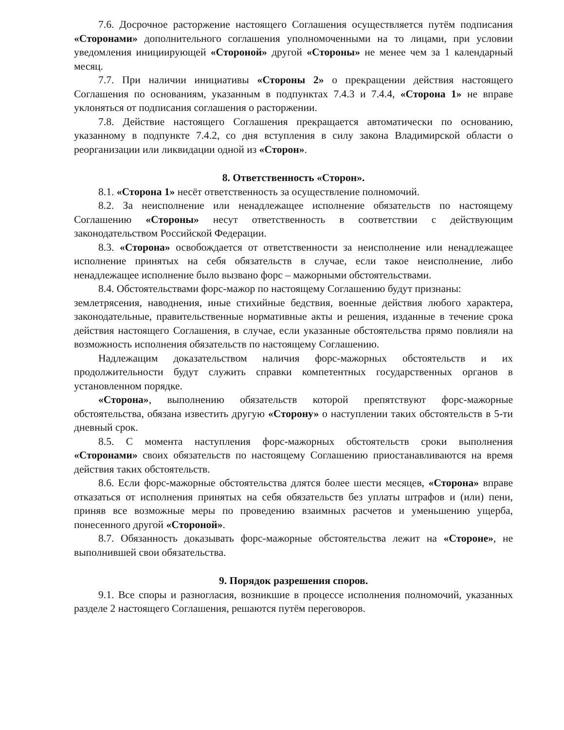7.6. Досрочное расторжение настоящего Соглашения осуществляется путём подписания «Сторонами» дополнительного соглашения уполномоченными на то лицами, при условии уведомления инициирующей «Стороной» другой «Стороны» не менее чем за 1 календарный месяц.
7.7. При наличии инициативы «Стороны 2» о прекращении действия настоящего Соглашения по основаниям, указанным в подпунктах 7.4.3 и 7.4.4, «Сторона 1» не вправе уклоняться от подписания соглашения о расторжении.
7.8. Действие настоящего Соглашения прекращается автоматически по основанию, указанному в подпункте 7.4.2, со дня вступления в силу закона Владимирской области о реорганизации или ликвидации одной из «Сторон».
8. Ответственность «Сторон».
8.1. «Сторона 1» несёт ответственность за осуществление полномочий.
8.2. За неисполнение или ненадлежащее исполнение обязательств по настоящему Соглашению «Стороны» несут ответственность в соответствии с действующим законодательством Российской Федерации.
8.3. «Сторона» освобождается от ответственности за неисполнение или ненадлежащее исполнение принятых на себя обязательств в случае, если такое неисполнение, либо ненадлежащее исполнение было вызвано форс – мажорными обстоятельствами.
8.4. Обстоятельствами форс-мажор по настоящему Соглашению будут признаны:
землетрясения, наводнения, иные стихийные бедствия, военные действия любого характера, законодательные, правительственные нормативные акты и решения, изданные в течение срока действия настоящего Соглашения, в случае, если указанные обстоятельства прямо повлияли на возможность исполнения обязательств по настоящему Соглашению.
Надлежащим доказательством наличия форс-мажорных обстоятельств и их продолжительности будут служить справки компетентных государственных органов в установленном порядке.
«Сторона», выполнению обязательств которой препятствуют форс-мажорные обстоятельства, обязана известить другую «Сторону» о наступлении таких обстоятельств в 5-ти дневный срок.
8.5. С момента наступления форс-мажорных обстоятельств сроки выполнения «Сторонами» своих обязательств по настоящему Соглашению приостанавливаются на время действия таких обстоятельств.
8.6. Если форс-мажорные обстоятельства длятся более шести месяцев, «Сторона» вправе отказаться от исполнения принятых на себя обязательств без уплаты штрафов и (или) пени, приняв все возможные меры по проведению взаимных расчетов и уменьшению ущерба, понесенного другой «Стороной».
8.7. Обязанность доказывать форс-мажорные обстоятельства лежит на «Стороне», не выполнившей свои обязательства.
9. Порядок разрешения споров.
9.1. Все споры и разногласия, возникшие в процессе исполнения полномочий, указанных разделе 2 настоящего Соглашения, решаются путём переговоров.